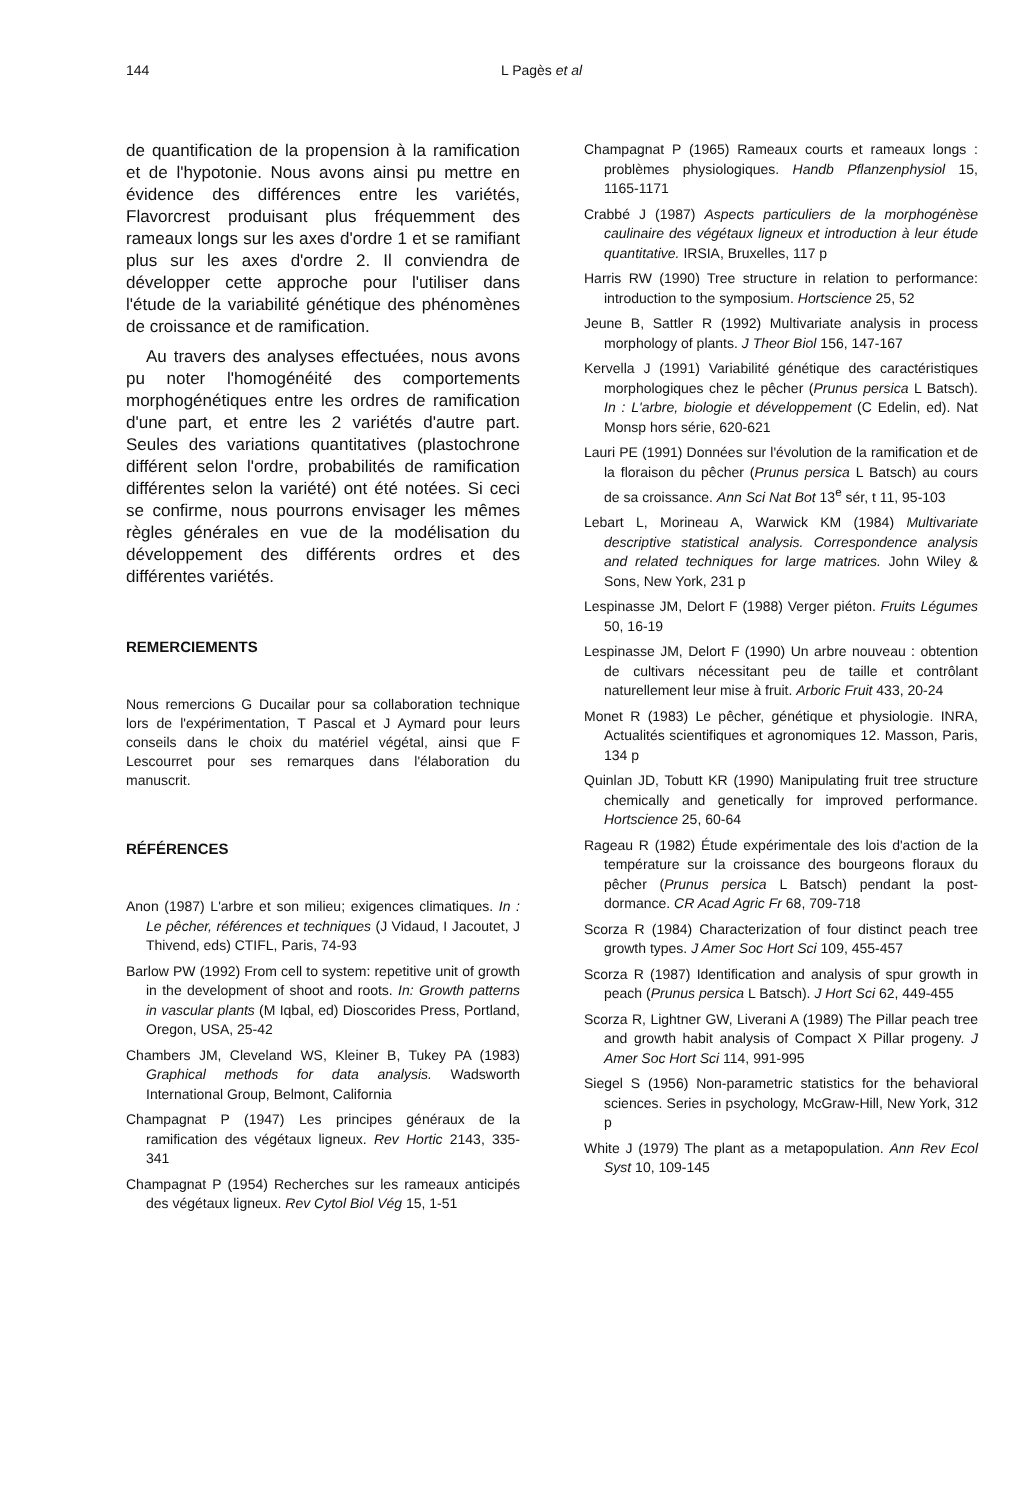144 L Pagès et al
de quantification de la propension à la ramification et de l'hypotonie. Nous avons ainsi pu mettre en évidence des différences entre les variétés, Flavorcrest produisant plus fréquemment des rameaux longs sur les axes d'ordre 1 et se ramifiant plus sur les axes d'ordre 2. Il conviendra de développer cette approche pour l'utiliser dans l'étude de la variabilité génétique des phénomènes de croissance et de ramification.
Au travers des analyses effectuées, nous avons pu noter l'homogénéité des comportements morphogénétiques entre les ordres de ramification d'une part, et entre les 2 variétés d'autre part. Seules des variations quantitatives (plastochrone différent selon l'ordre, probabilités de ramification différentes selon la variété) ont été notées. Si ceci se confirme, nous pourrons envisager les mêmes règles générales en vue de la modélisation du développement des différents ordres et des différentes variétés.
REMERCIEMENTS
Nous remercions G Ducailar pour sa collaboration technique lors de l'expérimentation, T Pascal et J Aymard pour leurs conseils dans le choix du matériel végétal, ainsi que F Lescourret pour ses remarques dans l'élaboration du manuscrit.
RÉFÉRENCES
Anon (1987) L'arbre et son milieu; exigences climatiques. In : Le pêcher, références et techniques (J Vidaud, I Jacoutet, J Thivend, eds) CTIFL, Paris, 74-93
Barlow PW (1992) From cell to system: repetitive unit of growth in the development of shoot and roots. In: Growth patterns in vascular plants (M Iqbal, ed) Dioscorides Press, Portland, Oregon, USA, 25-42
Chambers JM, Cleveland WS, Kleiner B, Tukey PA (1983) Graphical methods for data analysis. Wadsworth International Group, Belmont, California
Champagnat P (1947) Les principes généraux de la ramification des végétaux ligneux. Rev Hortic 2143, 335-341
Champagnat P (1954) Recherches sur les rameaux anticipés des végétaux ligneux. Rev Cytol Biol Vég 15, 1-51
Champagnat P (1965) Rameaux courts et rameaux longs : problèmes physiologiques. Handb Pflanzenphysiol 15, 1165-1171
Crabbé J (1987) Aspects particuliers de la morphogénèse caulinaire des végétaux ligneux et introduction à leur étude quantitative. IRSIA, Bruxelles, 117 p
Harris RW (1990) Tree structure in relation to performance: introduction to the symposium. Hortscience 25, 52
Jeune B, Sattler R (1992) Multivariate analysis in process morphology of plants. J Theor Biol 156, 147-167
Kervella J (1991) Variabilité génétique des caractéristiques morphologiques chez le pêcher (Prunus persica L Batsch). In : L'arbre, biologie et développement (C Edelin, ed). Nat Monsp hors série, 620-621
Lauri PE (1991) Données sur l'évolution de la ramification et de la floraison du pêcher (Prunus persica L Batsch) au cours de sa croissance. Ann Sci Nat Bot 13<sup>e</sup> sér, t 11, 95-103
Lebart L, Morineau A, Warwick KM (1984) Multivariate descriptive statistical analysis. Correspondence analysis and related techniques for large matrices. John Wiley & Sons, New York, 231 p
Lespinasse JM, Delort F (1988) Verger piéton. Fruits Légumes 50, 16-19
Lespinasse JM, Delort F (1990) Un arbre nouveau : obtention de cultivars nécessitant peu de taille et contrôlant naturellement leur mise à fruit. Arboric Fruit 433, 20-24
Monet R (1983) Le pêcher, génétique et physiologie. INRA, Actualités scientifiques et agronomiques 12. Masson, Paris, 134 p
Quinlan JD, Tobutt KR (1990) Manipulating fruit tree structure chemically and genetically for improved performance. Hortscience 25, 60-64
Rageau R (1982) Étude expérimentale des lois d'action de la température sur la croissance des bourgeons floraux du pêcher (Prunus persica L Batsch) pendant la post-dormance. CR Acad Agric Fr 68, 709-718
Scorza R (1984) Characterization of four distinct peach tree growth types. J Amer Soc Hort Sci 109, 455-457
Scorza R (1987) Identification and analysis of spur growth in peach (Prunus persica L Batsch). J Hort Sci 62, 449-455
Scorza R, Lightner GW, Liverani A (1989) The Pillar peach tree and growth habit analysis of Compact X Pillar progeny. J Amer Soc Hort Sci 114, 991-995
Siegel S (1956) Non-parametric statistics for the behavioral sciences. Series in psychology, McGraw-Hill, New York, 312 p
White J (1979) The plant as a metapopulation. Ann Rev Ecol Syst 10, 109-145